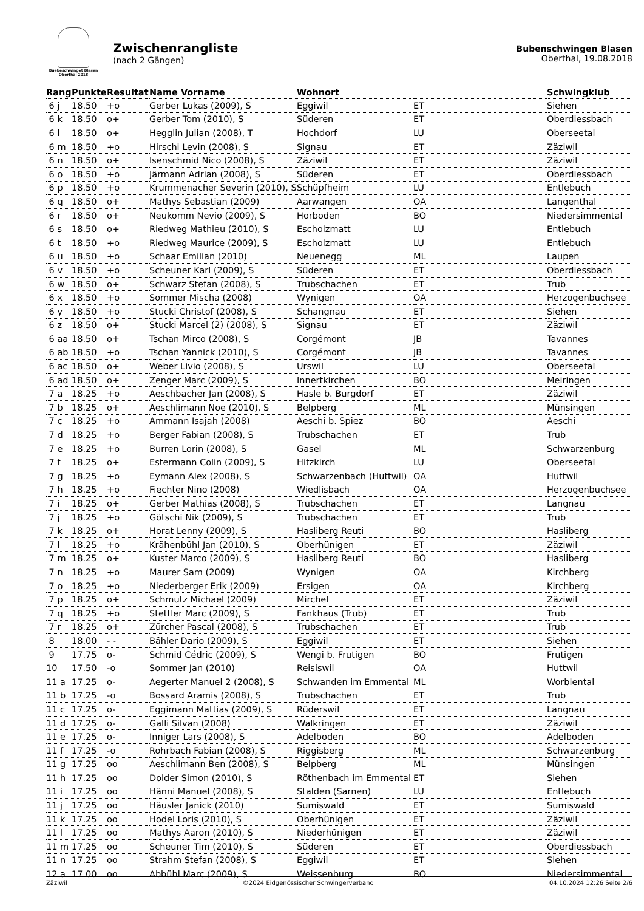Buebeschwinget Blasen
Oberthal 2018
Zwischenrangliste
(nach 2 Gängen)
Bubenschwingen Blasen
Oberthal, 19.08.2018
| Rang | Punkte | Resultat | Name Vorname | Wohnort | | Schwingklub |
| --- | --- | --- | --- | --- | --- | --- |
| 6 j | 18.50 | +o | Gerber Lukas (2009), S | Eggiwil | ET | Siehen |
| 6 k | 18.50 | o+ | Gerber Tom (2010), S | Süderen | ET | Oberdiessbach |
| 6 l | 18.50 | o+ | Hegglin Julian (2008), T | Hochdorf | LU | Oberseetal |
| 6 m | 18.50 | +o | Hirschi Levin (2008), S | Signau | ET | Zäziwil |
| 6 n | 18.50 | o+ | Isenschmid Nico (2008), S | Zäziwil | ET | Zäziwil |
| 6 o | 18.50 | +o | Järmann Adrian (2008), S | Süderen | ET | Oberdiessbach |
| 6 p | 18.50 | +o | Krummenacher Severin (2010), S | Schüpfheim | LU | Entlebuch |
| 6 q | 18.50 | o+ | Mathys Sebastian (2009) | Aarwangen | OA | Langenthal |
| 6 r | 18.50 | o+ | Neukomm Nevio (2009), S | Horboden | BO | Niedersimmental |
| 6 s | 18.50 | o+ | Riedweg Mathieu (2010), S | Escholzmatt | LU | Entlebuch |
| 6 t | 18.50 | +o | Riedweg Maurice (2009), S | Escholzmatt | LU | Entlebuch |
| 6 u | 18.50 | +o | Schaar Emilian (2010) | Neuenegg | ML | Laupen |
| 6 v | 18.50 | +o | Scheuner Karl (2009), S | Süderen | ET | Oberdiessbach |
| 6 w | 18.50 | o+ | Schwarz Stefan (2008), S | Trubschachen | ET | Trub |
| 6 x | 18.50 | +o | Sommer Mischa (2008) | Wynigen | OA | Herzogenbuchsee |
| 6 y | 18.50 | +o | Stucki Christof (2008), S | Schangnau | ET | Siehen |
| 6 z | 18.50 | o+ | Stucki Marcel (2) (2008), S | Signau | ET | Zäziwil |
| 6 aa | 18.50 | o+ | Tschan Mirco (2008), S | Corgémont | JB | Tavannes |
| 6 ab | 18.50 | +o | Tschan Yannick (2010), S | Corgémont | JB | Tavannes |
| 6 ac | 18.50 | o+ | Weber Livio (2008), S | Urswil | LU | Oberseetal |
| 6 ad | 18.50 | o+ | Zenger Marc (2009), S | Innertkirchen | BO | Meiringen |
| 7 a | 18.25 | +o | Aeschbacher Jan (2008), S | Hasle b. Burgdorf | ET | Zäziwil |
| 7 b | 18.25 | o+ | Aeschlimann Noe (2010), S | Belpberg | ML | Münsingen |
| 7 c | 18.25 | +o | Ammann Isajah (2008) | Aeschi b. Spiez | BO | Aeschi |
| 7 d | 18.25 | +o | Berger Fabian (2008), S | Trubschachen | ET | Trub |
| 7 e | 18.25 | +o | Burren Lorin (2008), S | Gasel | ML | Schwarzenburg |
| 7 f | 18.25 | o+ | Estermann Colin (2009), S | Hitzkirch | LU | Oberseetal |
| 7 g | 18.25 | +o | Eymann Alex (2008), S | Schwarzenbach (Huttwil) | OA | Huttwil |
| 7 h | 18.25 | +o | Fiechter Nino (2008) | Wiedlisbach | OA | Herzogenbuchsee |
| 7 i | 18.25 | o+ | Gerber Mathias (2008), S | Trubschachen | ET | Langnau |
| 7 j | 18.25 | +o | Götschi Nik (2009), S | Trubschachen | ET | Trub |
| 7 k | 18.25 | o+ | Horat Lenny (2009), S | Hasliberg Reuti | BO | Hasliberg |
| 7 l | 18.25 | +o | Krähenbühl Jan (2010), S | Oberhünigen | ET | Zäziwil |
| 7 m | 18.25 | o+ | Kuster Marco (2009), S | Hasliberg Reuti | BO | Hasliberg |
| 7 n | 18.25 | +o | Maurer Sam (2009) | Wynigen | OA | Kirchberg |
| 7 o | 18.25 | +o | Niederberger Erik (2009) | Ersigen | OA | Kirchberg |
| 7 p | 18.25 | o+ | Schmutz Michael (2009) | Mirchel | ET | Zäziwil |
| 7 q | 18.25 | +o | Stettler Marc (2009), S | Fankhaus (Trub) | ET | Trub |
| 7 r | 18.25 | o+ | Zürcher Pascal (2008), S | Trubschachen | ET | Trub |
| 8 | 18.00 | - - | Bähler Dario (2009), S | Eggiwil | ET | Siehen |
| 9 | 17.75 | o- | Schmid Cédric (2009), S | Wengi b. Frutigen | BO | Frutigen |
| 10 | 17.50 | -o | Sommer Jan (2010) | Reisiswil | OA | Huttwil |
| 11 a | 17.25 | o- | Aegerter Manuel 2 (2008), S | Schwanden im Emmental | ML | Worblental |
| 11 b | 17.25 | -o | Bossard Aramis (2008), S | Trubschachen | ET | Trub |
| 11 c | 17.25 | o- | Eggimann Mattias (2009), S | Rüderswil | ET | Langnau |
| 11 d | 17.25 | o- | Galli Silvan (2008) | Walkringen | ET | Zäziwil |
| 11 e | 17.25 | o- | Inniger Lars (2008), S | Adelboden | BO | Adelboden |
| 11 f | 17.25 | -o | Rohrbach Fabian (2008), S | Riggisberg | ML | Schwarzenburg |
| 11 g | 17.25 | oo | Aeschlimann Ben (2008), S | Belpberg | ML | Münsingen |
| 11 h | 17.25 | oo | Dolder Simon (2010), S | Röthenbach im Emmental | ET | Siehen |
| 11 i | 17.25 | oo | Hänni Manuel (2008), S | Stalden (Sarnen) | LU | Entlebuch |
| 11 j | 17.25 | oo | Häusler Janick (2010) | Sumiswald | ET | Sumiswald |
| 11 k | 17.25 | oo | Hodel Loris (2010), S | Oberhünigen | ET | Zäziwil |
| 11 l | 17.25 | oo | Mathys Aaron (2010), S | Niederhünigen | ET | Zäziwil |
| 11 m | 17.25 | oo | Scheuner Tim (2010), S | Süderen | ET | Oberdiessbach |
| 11 n | 17.25 | oo | Strahm Stefan (2008), S | Eggiwil | ET | Siehen |
| 12 a | 17.00 | oo | Abbühl Marc (2009), S | Weissenburg | BO | Niedersimmental |
Zäziwil ©2024 Eidgenössischer Schwingerverband 04.10.2024 12:26 Seite 2/6